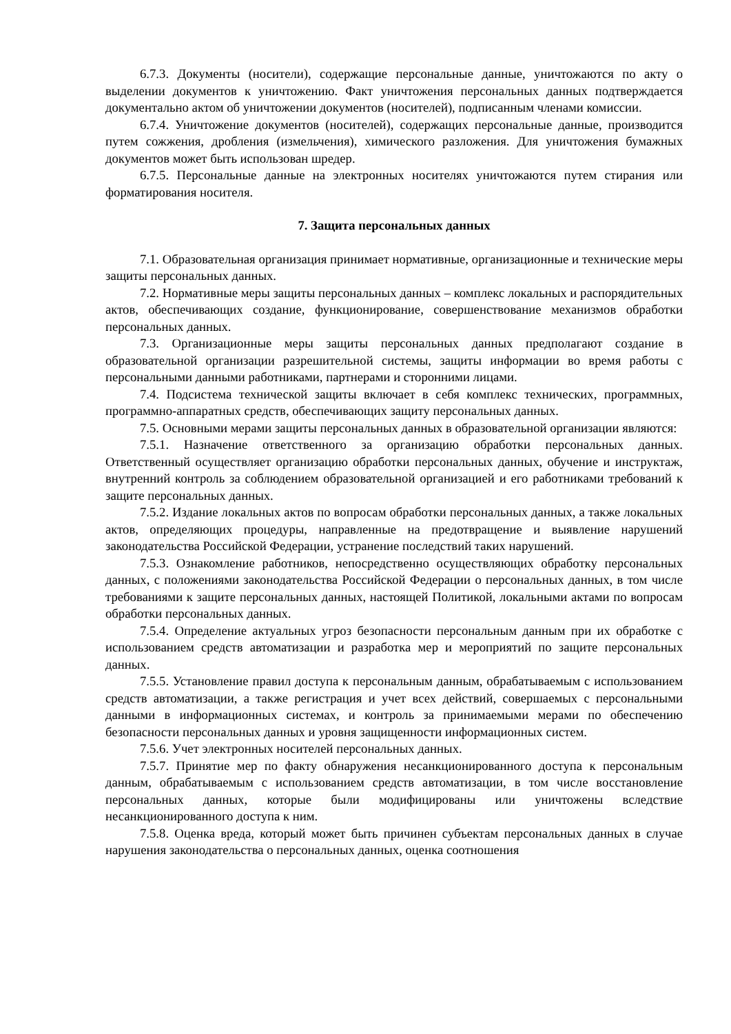6.7.3. Документы (носители), содержащие персональные данные, уничтожаются по акту о выделении документов к уничтожению. Факт уничтожения персональных данных подтверждается документально актом об уничтожении документов (носителей), подписанным членами комиссии.
6.7.4. Уничтожение документов (носителей), содержащих персональные данные, производится путем сожжения, дробления (измельчения), химического разложения. Для уничтожения бумажных документов может быть использован шредер.
6.7.5. Персональные данные на электронных носителях уничтожаются путем стирания или форматирования носителя.
7. Защита персональных данных
7.1. Образовательная организация принимает нормативные, организационные и технические меры защиты персональных данных.
7.2. Нормативные меры защиты персональных данных – комплекс локальных и распорядительных актов, обеспечивающих создание, функционирование, совершенствование механизмов обработки персональных данных.
7.3. Организационные меры защиты персональных данных предполагают создание в образовательной организации разрешительной системы, защиты информации во время работы с персональными данными работниками, партнерами и сторонними лицами.
7.4. Подсистема технической защиты включает в себя комплекс технических, программных, программно-аппаратных средств, обеспечивающих защиту персональных данных.
7.5. Основными мерами защиты персональных данных в образовательной организации являются:
7.5.1. Назначение ответственного за организацию обработки персональных данных. Ответственный осуществляет организацию обработки персональных данных, обучение и инструктаж, внутренний контроль за соблюдением образовательной организацией и его работниками требований к защите персональных данных.
7.5.2. Издание локальных актов по вопросам обработки персональных данных, а также локальных актов, определяющих процедуры, направленные на предотвращение и выявление нарушений законодательства Российской Федерации, устранение последствий таких нарушений.
7.5.3. Ознакомление работников, непосредственно осуществляющих обработку персональных данных, с положениями законодательства Российской Федерации о персональных данных, в том числе требованиями к защите персональных данных, настоящей Политикой, локальными актами по вопросам обработки персональных данных.
7.5.4. Определение актуальных угроз безопасности персональным данным при их обработке с использованием средств автоматизации и разработка мер и мероприятий по защите персональных данных.
7.5.5. Установление правил доступа к персональным данным, обрабатываемым с использованием средств автоматизации, а также регистрация и учет всех действий, совершаемых с персональными данными в информационных системах, и контроль за принимаемыми мерами по обеспечению безопасности персональных данных и уровня защищенности информационных систем.
7.5.6. Учет электронных носителей персональных данных.
7.5.7. Принятие мер по факту обнаружения несанкционированного доступа к персональным данным, обрабатываемым с использованием средств автоматизации, в том числе восстановление персональных данных, которые были модифицированы или уничтожены вследствие несанкционированного доступа к ним.
7.5.8. Оценка вреда, который может быть причинен субъектам персональных данных в случае нарушения законодательства о персональных данных, оценка соотношения